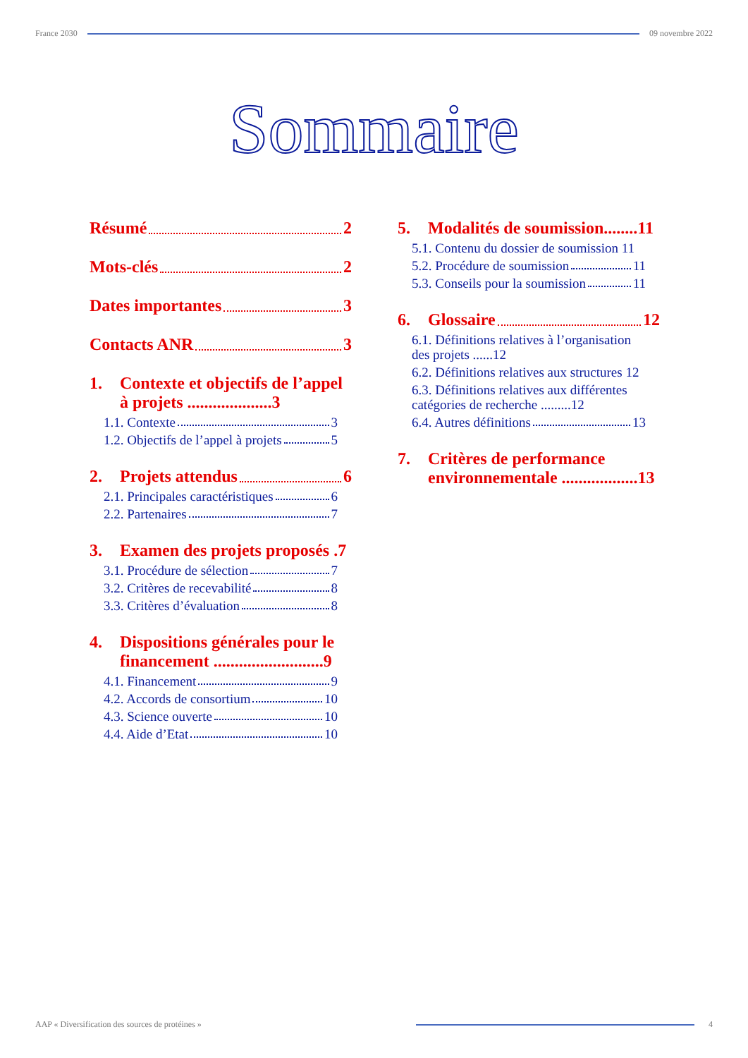France 2030 09 novembre 2022
Sommaire
Résumé 2
Mots-clés 2
Dates importantes 3
Contacts ANR 3
1. Contexte et objectifs de l’appel à projets ....................3
1.1. Contexte 3
1.2. Objectifs de l’appel à projets 5
2. Projets attendus 6
2.1. Principales caractéristiques 6
2.2. Partenaires 7
3. Examen des projets proposés .7
3.1. Procédure de sélection 7
3.2. Critères de recevabilité 8
3.3. Critères d’évaluation 8
4. Dispositions générales pour le financement ..........................9
4.1. Financement 9
4.2. Accords de consortium 10
4.3. Science ouverte 10
4.4. Aide d’Etat 10
5. Modalités de soumission........11
5.1. Contenu du dossier de soumission 11
5.2. Procédure de soumission 11
5.3. Conseils pour la soumission 11
6. Glossaire 12
6.1. Définitions relatives à l’organisation des projets ......12
6.2. Définitions relatives aux structures 12
6.3. Définitions relatives aux différentes catégories de recherche .........12
6.4. Autres définitions 13
7. Critères de performance environnementale ..................13
AAP « Diversification des sources de protéines »
4